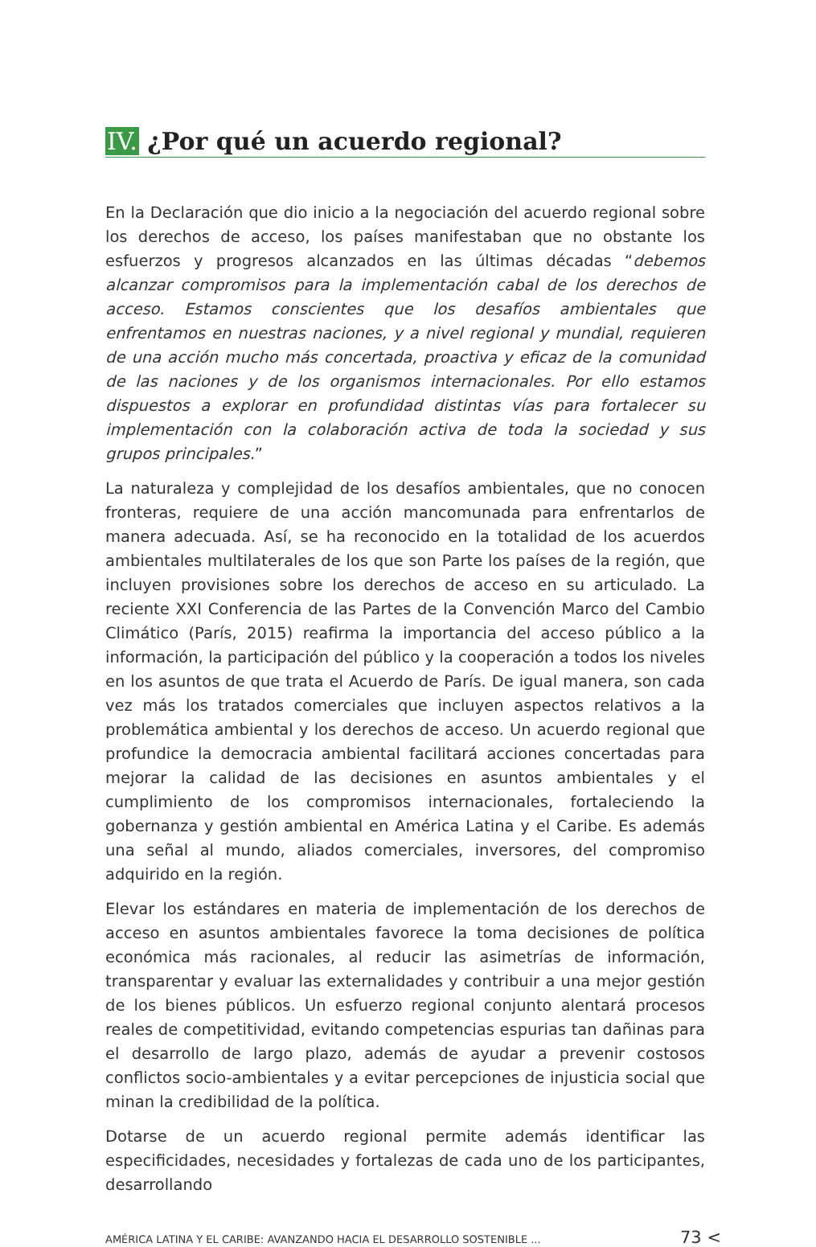IV. ¿Por qué un acuerdo regional?
En la Declaración que dio inicio a la negociación del acuerdo regional sobre los derechos de acceso, los países manifestaban que no obstante los esfuerzos y progresos alcanzados en las últimas décadas “debemos alcanzar compromisos para la implementación cabal de los derechos de acceso. Estamos conscientes que los desafíos ambientales que enfrentamos en nuestras naciones, y a nivel regional y mundial, requieren de una acción mucho más concertada, proactiva y eficaz de la comunidad de las naciones y de los organismos internacionales. Por ello estamos dispuestos a explorar en profundidad distintas vías para fortalecer su implementación con la colaboración activa de toda la sociedad y sus grupos principales.”
La naturaleza y complejidad de los desafíos ambientales, que no conocen fronteras, requiere de una acción mancomunada para enfrentarlos de manera adecuada. Así, se ha reconocido en la totalidad de los acuerdos ambientales multilaterales de los que son Parte los países de la región, que incluyen provisiones sobre los derechos de acceso en su articulado. La reciente XXI Conferencia de las Partes de la Convención Marco del Cambio Climático (París, 2015) reafirma la importancia del acceso público a la información, la participación del público y la cooperación a todos los niveles en los asuntos de que trata el Acuerdo de París. De igual manera, son cada vez más los tratados comerciales que incluyen aspectos relativos a la problemática ambiental y los derechos de acceso. Un acuerdo regional que profundice la democracia ambiental facilitará acciones concertadas para mejorar la calidad de las decisiones en asuntos ambientales y el cumplimiento de los compromisos internacionales, fortaleciendo la gobernanza y gestión ambiental en América Latina y el Caribe. Es además una señal al mundo, aliados comerciales, inversores, del compromiso adquirido en la región.
Elevar los estándares en materia de implementación de los derechos de acceso en asuntos ambientales favorece la toma decisiones de política económica más racionales, al reducir las asimetrías de información, transparentar y evaluar las externalidades y contribuir a una mejor gestión de los bienes públicos. Un esfuerzo regional conjunto alentará procesos reales de competitividad, evitando competencias espurias tan dañinas para el desarrollo de largo plazo, además de ayudar a prevenir costosos conflictos socio-ambientales y a evitar percepciones de injusticia social que minan la credibilidad de la política.
Dotarse de un acuerdo regional permite además identificar las especificidades, necesidades y fortalezas de cada uno de los participantes, desarrollando
AMÉRICA LATINA Y EL CARIBE: AVANZANDO HACIA EL DESARROLLO SOSTENIBLE ... 73 <